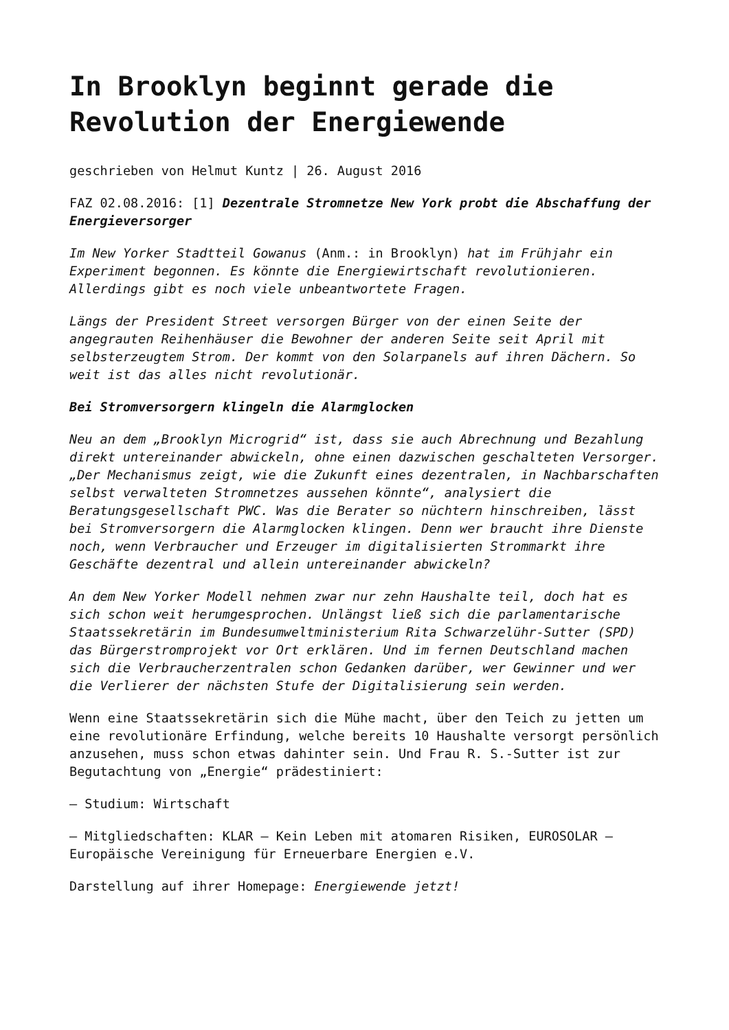In Brooklyn beginnt gerade die Revolution der Energiewende
geschrieben von Helmut Kuntz | 26. August 2016
FAZ 02.08.2016: [1] Dezentrale Stromnetze New York probt die Abschaffung der Energieversorger
Im New Yorker Stadtteil Gowanus (Anm.: in Brooklyn) hat im Frühjahr ein Experiment begonnen. Es könnte die Energiewirtschaft revolutionieren. Allerdings gibt es noch viele unbeantwortete Fragen.
Längs der President Street versorgen Bürger von der einen Seite der angegrauten Reihenhäuser die Bewohner der anderen Seite seit April mit selbsterzeugtem Strom. Der kommt von den Solarpanels auf ihren Dächern. So weit ist das alles nicht revolutionär.
Bei Stromversorgern klingeln die Alarmglocken
Neu an dem „Brooklyn Microgrid“ ist, dass sie auch Abrechnung und Bezahlung direkt untereinander abwickeln, ohne einen dazwischen geschalteten Versorger. „Der Mechanismus zeigt, wie die Zukunft eines dezentralen, in Nachbarschaften selbst verwalteten Stromnetzes aussehen könnte“, analysiert die Beratungsgesellschaft PWC. Was die Berater so nüchtern hinschreiben, lässt bei Stromversorgern die Alarmglocken klingen. Denn wer braucht ihre Dienste noch, wenn Verbraucher und Erzeuger im digitalisierten Strommarkt ihre Geschäfte dezentral und allein untereinander abwickeln?
An dem New Yorker Modell nehmen zwar nur zehn Haushalte teil, doch hat es sich schon weit herumgesprochen. Unlängst ließ sich die parlamentarische Staatssekretärin im Bundesumweltministerium Rita Schwarzelühr-Sutter (SPD) das Bürgerstromprojekt vor Ort erklären. Und im fernen Deutschland machen sich die Verbraucherzentralen schon Gedanken darüber, wer Gewinner und wer die Verlierer der nächsten Stufe der Digitalisierung sein werden.
Wenn eine Staatssekretärin sich die Mühe macht, über den Teich zu jetten um eine revolutionäre Erfindung, welche bereits 10 Haushalte versorgt persönlich anzusehen, muss schon etwas dahinter sein. Und Frau R. S.-Sutter ist zur Begutachtung von „Energie“ prädestiniert:
– Studium: Wirtschaft
– Mitgliedschaften: KLAR – Kein Leben mit atomaren Risiken, EUROSOLAR – Europäische Vereinigung für Erneuerbare Energien e.V.
Darstellung auf ihrer Homepage: Energiewende jetzt!